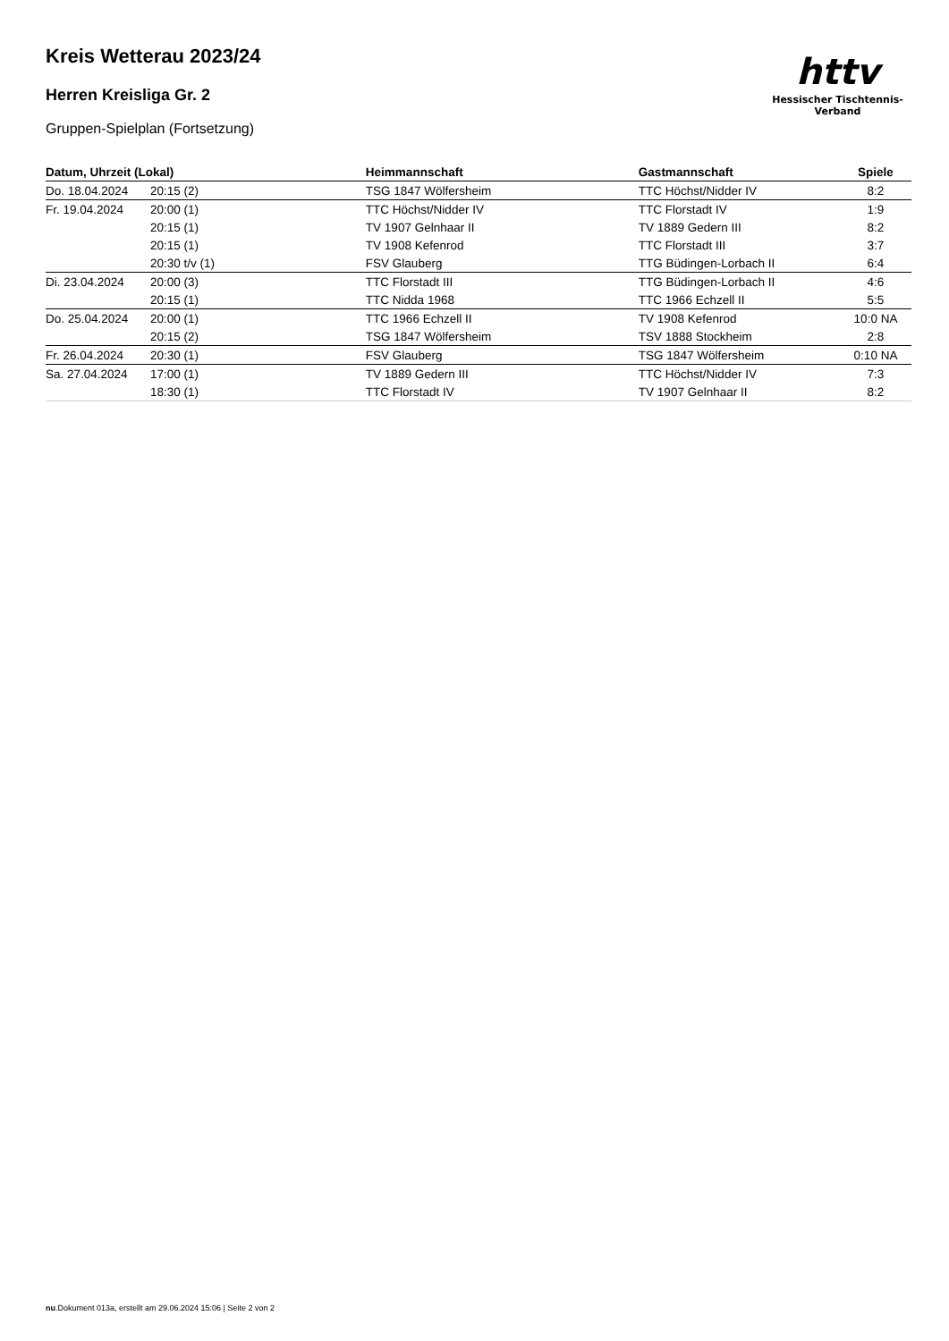httv
Hessischer Tischtennis-Verband
Kreis Wetterau 2023/24
Herren Kreisliga Gr. 2
Gruppen-Spielplan (Fortsetzung)
| Datum, Uhrzeit (Lokal) | | Heimmannschaft | Gastmannschaft | Spiele |
| --- | --- | --- | --- | --- |
| Do. 18.04.2024 | 20:15 (2) | TSG 1847 Wölfersheim | TTC Höchst/Nidder IV | 8:2 |
| Fr. 19.04.2024 | 20:00 (1) | TTC Höchst/Nidder IV | TTC Florstadt IV | 1:9 |
| | 20:15 (1) | TV 1907 Gelnhaar II | TV 1889 Gedern III | 8:2 |
| | 20:15 (1) | TV 1908 Kefenrod | TTC Florstadt III | 3:7 |
| | 20:30 t/v (1) | FSV Glauberg | TTG Büdingen-Lorbach II | 6:4 |
| Di. 23.04.2024 | 20:00 (3) | TTC Florstadt III | TTG Büdingen-Lorbach II | 4:6 |
| | 20:15 (1) | TTC Nidda 1968 | TTC 1966 Echzell II | 5:5 |
| Do. 25.04.2024 | 20:00 (1) | TTC 1966 Echzell II | TV 1908 Kefenrod | 10:0 NA |
| | 20:15 (2) | TSG 1847 Wölfersheim | TSV 1888 Stockheim | 2:8 |
| Fr. 26.04.2024 | 20:30 (1) | FSV Glauberg | TSG 1847 Wölfersheim | 0:10 NA |
| Sa. 27.04.2024 | 17:00 (1) | TV 1889 Gedern III | TTC Höchst/Nidder IV | 7:3 |
| | 18:30 (1) | TTC Florstadt IV | TV 1907 Gelnhaar II | 8:2 |
nu.Dokument 013a, erstellt am 29.06.2024 15:06 | Seite 2 von 2